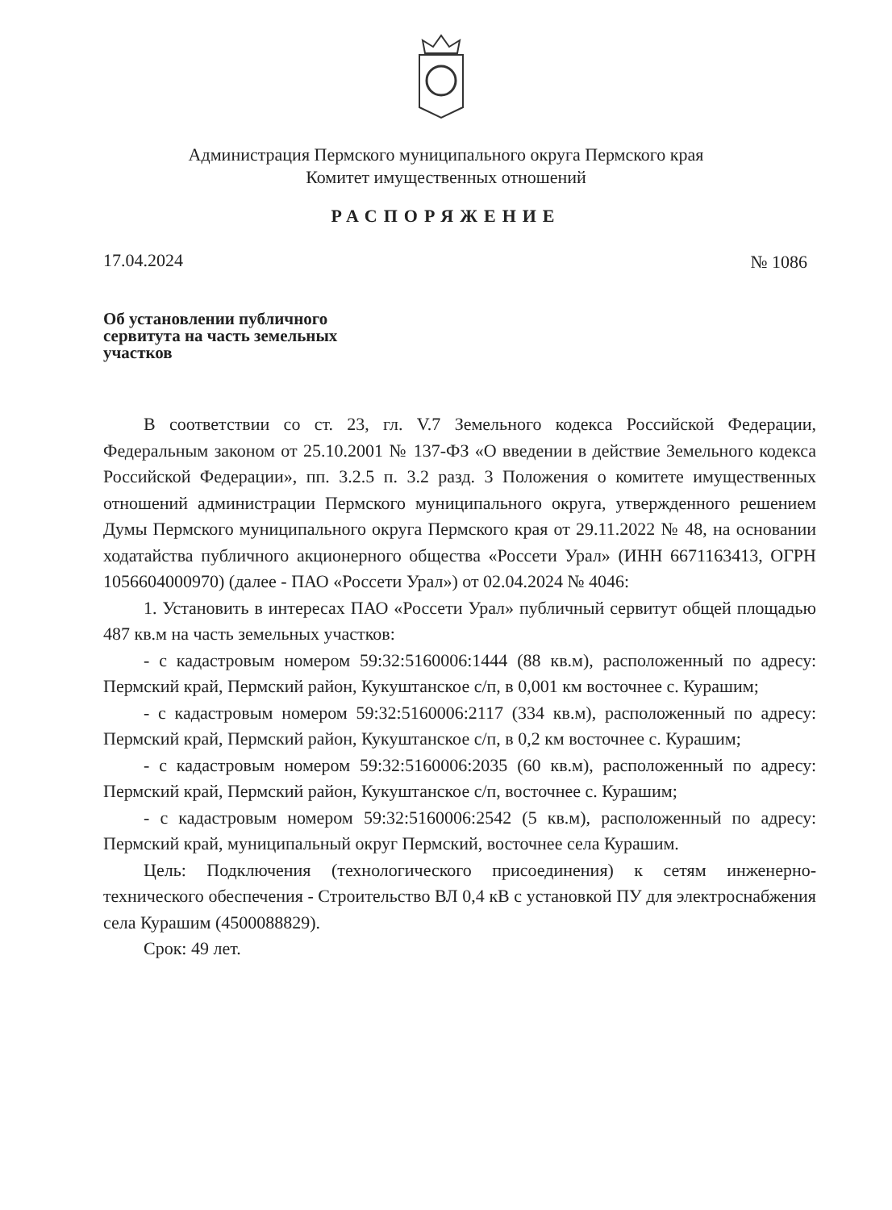Администрация Пермского муниципального округа Пермского края
Комитет имущественных отношений
РАСПОРЯЖЕНИЕ
17.04.2024 № 1086
Об установлении публичного сервитута на часть земельных участков
В соответствии со ст. 23, гл. V.7 Земельного кодекса Российской Федерации, Федеральным законом от 25.10.2001 № 137-ФЗ «О введении в действие Земельного кодекса Российской Федерации», пп. 3.2.5 п. 3.2 разд. 3 Положения о комитете имущественных отношений администрации Пермского муниципального округа, утвержденного решением Думы Пермского муниципального округа Пермского края от 29.11.2022 № 48, на основании ходатайства публичного акционерного общества «Россети Урал» (ИНН 6671163413, ОГРН 1056604000970) (далее - ПАО «Россети Урал») от 02.04.2024 № 4046:
1. Установить в интересах ПАО «Россети Урал» публичный сервитут общей площадью 487 кв.м на часть земельных участков:
- с кадастровым номером 59:32:5160006:1444 (88 кв.м), расположенный по адресу: Пермский край, Пермский район, Кукуштанское с/п, в 0,001 км восточнее с. Курашим;
- с кадастровым номером 59:32:5160006:2117 (334 кв.м), расположенный по адресу: Пермский край, Пермский район, Кукуштанское с/п, в 0,2 км восточнее с. Курашим;
- с кадастровым номером 59:32:5160006:2035 (60 кв.м), расположенный по адресу: Пермский край, Пермский район, Кукуштанское с/п, восточнее с. Курашим;
- с кадастровым номером 59:32:5160006:2542 (5 кв.м), расположенный по адресу: Пермский край, муниципальный округ Пермский, восточнее села Курашим.
Цель: Подключения (технологического присоединения) к сетям инженерно-технического обеспечения - Строительство ВЛ 0,4 кВ с установкой ПУ для электроснабжения села Курашим (4500088829).
Срок: 49 лет.